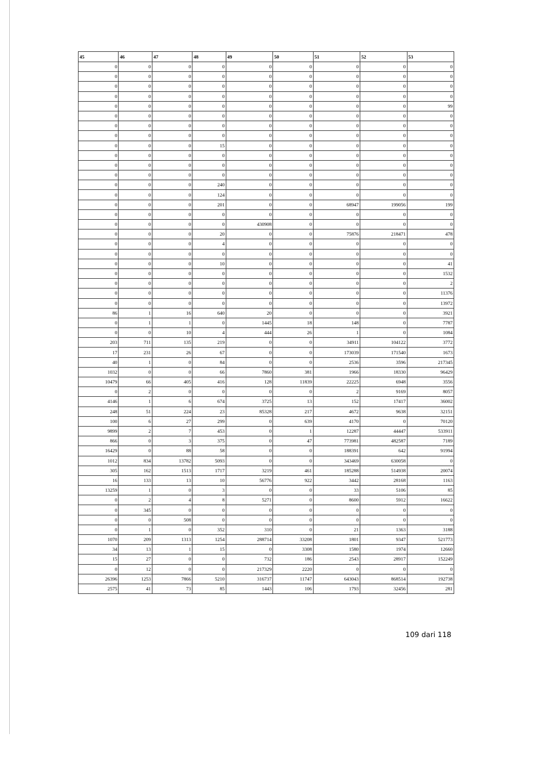| 45 | 46 | 47 | 48 | 49 | 50 | 51 | 52 | 53 |
| --- | --- | --- | --- | --- | --- | --- | --- | --- |
| 0 | 0 | 0 | 0 | 0 | 0 | 0 | 0 | 0 |
| 0 | 0 | 0 | 0 | 0 | 0 | 0 | 0 | 0 |
| 0 | 0 | 0 | 0 | 0 | 0 | 0 | 0 | 0 |
| 0 | 0 | 0 | 0 | 0 | 0 | 0 | 0 | 0 |
| 0 | 0 | 0 | 0 | 0 | 0 | 0 | 0 | 99 |
| 0 | 0 | 0 | 0 | 0 | 0 | 0 | 0 | 0 |
| 0 | 0 | 0 | 0 | 0 | 0 | 0 | 0 | 0 |
| 0 | 0 | 0 | 0 | 0 | 0 | 0 | 0 | 0 |
| 0 | 0 | 0 | 15 | 0 | 0 | 0 | 0 | 0 |
| 0 | 0 | 0 | 0 | 0 | 0 | 0 | 0 | 0 |
| 0 | 0 | 0 | 0 | 0 | 0 | 0 | 0 | 0 |
| 0 | 0 | 0 | 0 | 0 | 0 | 0 | 0 | 0 |
| 0 | 0 | 0 | 240 | 0 | 0 | 0 | 0 | 0 |
| 0 | 0 | 0 | 124 | 0 | 0 | 0 | 0 | 0 |
| 0 | 0 | 0 | 201 | 0 | 0 | 68947 | 199056 | 199 |
| 0 | 0 | 0 | 0 | 0 | 0 | 0 | 0 | 0 |
| 0 | 0 | 0 | 0 | 430908 | 0 | 0 | 0 | 0 |
| 0 | 0 | 0 | 20 | 0 | 0 | 75876 | 218471 | 478 |
| 0 | 0 | 0 | 4 | 0 | 0 | 0 | 0 | 0 |
| 0 | 0 | 0 | 0 | 0 | 0 | 0 | 0 | 0 |
| 0 | 0 | 0 | 10 | 0 | 0 | 0 | 0 | 41 |
| 0 | 0 | 0 | 0 | 0 | 0 | 0 | 0 | 1532 |
| 0 | 0 | 0 | 0 | 0 | 0 | 0 | 0 | 2 |
| 0 | 0 | 0 | 0 | 0 | 0 | 0 | 0 | 11376 |
| 0 | 0 | 0 | 0 | 0 | 0 | 0 | 0 | 13972 |
| 86 | 1 | 16 | 640 | 20 | 0 | 0 | 0 | 3921 |
| 0 | 1 | 1 | 0 | 1445 | 18 | 148 | 0 | 7787 |
| 0 | 0 | 10 | 4 | 444 | 26 | 1 | 0 | 1084 |
| 203 | 711 | 135 | 219 | 0 | 0 | 34911 | 104122 | 3772 |
| 17 | 231 | 26 | 67 | 0 | 0 | 173039 | 171540 | 1673 |
| 40 | 1 | 0 | 84 | 0 | 0 | 2536 | 3596 | 217345 |
| 1032 | 0 | 0 | 66 | 7860 | 381 | 1966 | 18330 | 96429 |
| 10479 | 66 | 405 | 416 | 128 | 11839 | 22225 | 6948 | 3556 |
| 0 | 2 | 0 | 0 | 0 | 0 | 2 | 9169 | 8057 |
| 4146 | 1 | 6 | 674 | 3725 | 13 | 152 | 17417 | 36002 |
| 248 | 51 | 224 | 23 | 85328 | 217 | 4672 | 9638 | 32151 |
| 100 | 6 | 27 | 299 | 0 | 639 | 4170 | 0 | 70120 |
| 9899 | 2 | 7 | 453 | 0 | 1 | 12287 | 44447 | 533911 |
| 866 | 0 | 3 | 375 | 0 | 47 | 773981 | 482587 | 7189 |
| 16429 | 0 | 88 | 58 | 0 | 0 | 188391 | 642 | 91994 |
| 1012 | 834 | 13782 | 5093 | 0 | 0 | 343469 | 630058 | 0 |
| 305 | 162 | 1513 | 1717 | 3219 | 461 | 185288 | 514938 | 20074 |
| 16 | 133 | 13 | 10 | 56776 | 922 | 3442 | 28168 | 1163 |
| 13259 | 1 | 0 | 3 | 0 | 0 | 33 | 5106 | 85 |
| 0 | 2 | 4 | 8 | 5271 | 0 | 8600 | 5912 | 16622 |
| 0 | 345 | 0 | 0 | 0 | 0 | 0 | 0 | 0 |
| 0 | 0 | 508 | 0 | 0 | 0 | 0 | 0 | 0 |
| 0 | 1 | 0 | 352 | 310 | 0 | 21 | 1363 | 3188 |
| 1070 | 209 | 1313 | 1254 | 288714 | 33208 | 1801 | 9347 | 521773 |
| 34 | 13 | 1 | 15 | 0 | 3308 | 1580 | 1974 | 12660 |
| 15 | 27 | 0 | 0 | 732 | 186 | 2543 | 28917 | 152249 |
| 0 | 12 | 0 | 0 | 217329 | 2220 | 0 | 0 | 0 |
| 26396 | 1253 | 7866 | 5210 | 316737 | 11747 | 643043 | 868514 | 192738 |
| 2575 | 41 | 73 | 85 | 1443 | 106 | 1793 | 32456 | 281 |
109 dari 118